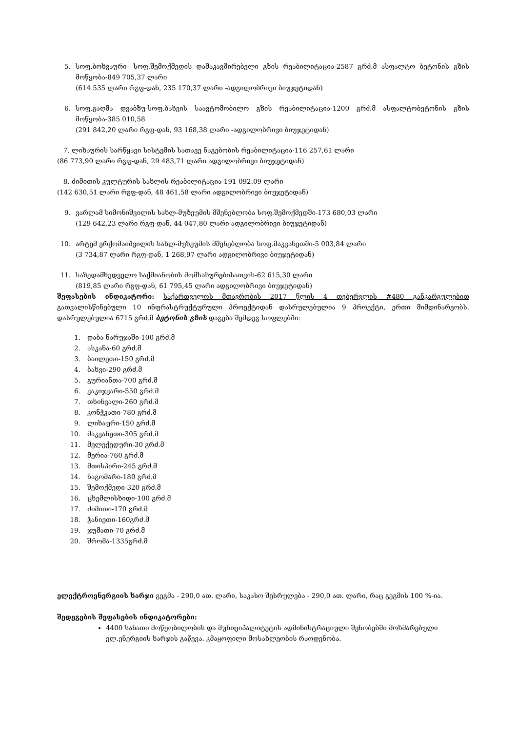5. სოფ.ბოხვაური- სოფ.შემოქმედის დამაკავშირებელი გზის რეაბილიტაცია-2587 გრძ.მ ასფალტო ბეტონის გზის მოწყობა-849 705,37 ლარი
(614 535 ლარი რგფ-დან, 235 170,37 ლარი -ადგილობრივი ბიუჯეტიდან)
6. სოფ.გაღმა დვაბზუ-სოფ.ბახვის საავტომობილო გზის რეაბილიტაცია-1200 გრძ.მ ასფალტობეტონის გზის მოწყობა-385 010,58
(291 842,20 ლარი რგფ-დან, 93 168,38 ლარი -ადგილობრივი ბიუჯეტიდან)
7. ლიხაურის სარწყავი სისტემის სათავე ნაგებობის რეაბილიტაცია-116 257,61 ლარი
(86 773,90 ლარი რგფ-დან, 29 483,71 ლარი ადგილობრივი ბიუჯეტიდან)
8. ძიმითის კულტურის სახლის რეაბილიტაცია-191 092.09 ლარი
(142 630,51 ლარი რგფ-დან, 48 461,58 ლარი ადგილობრივი ბიუჯეტიდან)
9. ვარლამ სიმონიშვილის სახლ-მუზეუმის მშენებლობა სოფ.შემოქმედში-173 680,03 ლარი
(129 642,23 ლარი რგფ-დან, 44 047,80 ლარი ადგილობრივი ბიუჯეტიდან)
10. არტემ ერქომაიშვილის სახლ-მუზეუმის მშენებლობა სოფ.მაკვანეთში-5 003,84 ლარი
(3 734,87 ლარი რგფ-დან, 1 268,97 ლარი ადგილობრივი ბიუჯეტიდან)
11. საზედამხედველო საქმიანობის მომსახურებისათვის-62 615,30 ლარი
(819,85 ლარი რგფ-დან, 61 795,45 ლარი ადგილობრივი ბიუჯეტიდან)
შეფასების ინდიკატორი: საქართველოს მთავრობის 2017 წლის 4 თებერვლის #480 განკარგულებით გათვალისწინებული 10 ინფრასტრუქტურული პროექტიდან დასრულებულია 9 პროექტი, ერთი მიმდინარეობს. დასრულებულია 6715 გრძ.მ ბეტონის გზის დაგება შემდეგ სოფლებში:
1. დაბა ნარუჯაში-100 გრძ.მ
2. ასკანა-60 გრძ.მ
3. ბაილეთი-150 გრძ.მ
4. ბახვი-290 გრძ.მ
5. გურიანთა-700 გრძ.მ
6. ვაკიჯვარი-550 გრძ.მ
7. თხინვალი-260 გრძ.მ
8. კონჭკათი-780 გრძ.მ
9. ლიხაური-150 გრძ.მ
10. მაკვანეთი-305 გრძ.მ
11. მელექედური-30 გრძ.მ
12. მერია-760 გრძ.მ
13. მთისპირი-245 გრძ.მ
14. ნაგომარი-180 გრძ.მ
15. შემოქმედი-320 გრძ.მ
16. ცხემლისხიდი-100 გრძ.მ
17. ძიმითი-170 გრძ.მ
18. ჭანიეთი-160გრძ.მ
19. ჯუმათი-70 გრძ.მ
20. შრომა-1335გრძ.მ
ელექტროენერგიის ხარჯი გეგმა - 290,0 ათ. ლარი, საკასო შესრულება - 290,0 ათ. ლარი, რაც გეგმის 100 %-ია.
შედეგების შეფასების ინდიკატორები:
4400 სანათი მოწყობილობის და მუნიციპალიტეტის ადმინისტრაციული შენობებში მოხმარებული ელ.ენერგიის ხარჯის გაწევა. კმაყოფილი მოსახლეობის რაოდენობა.